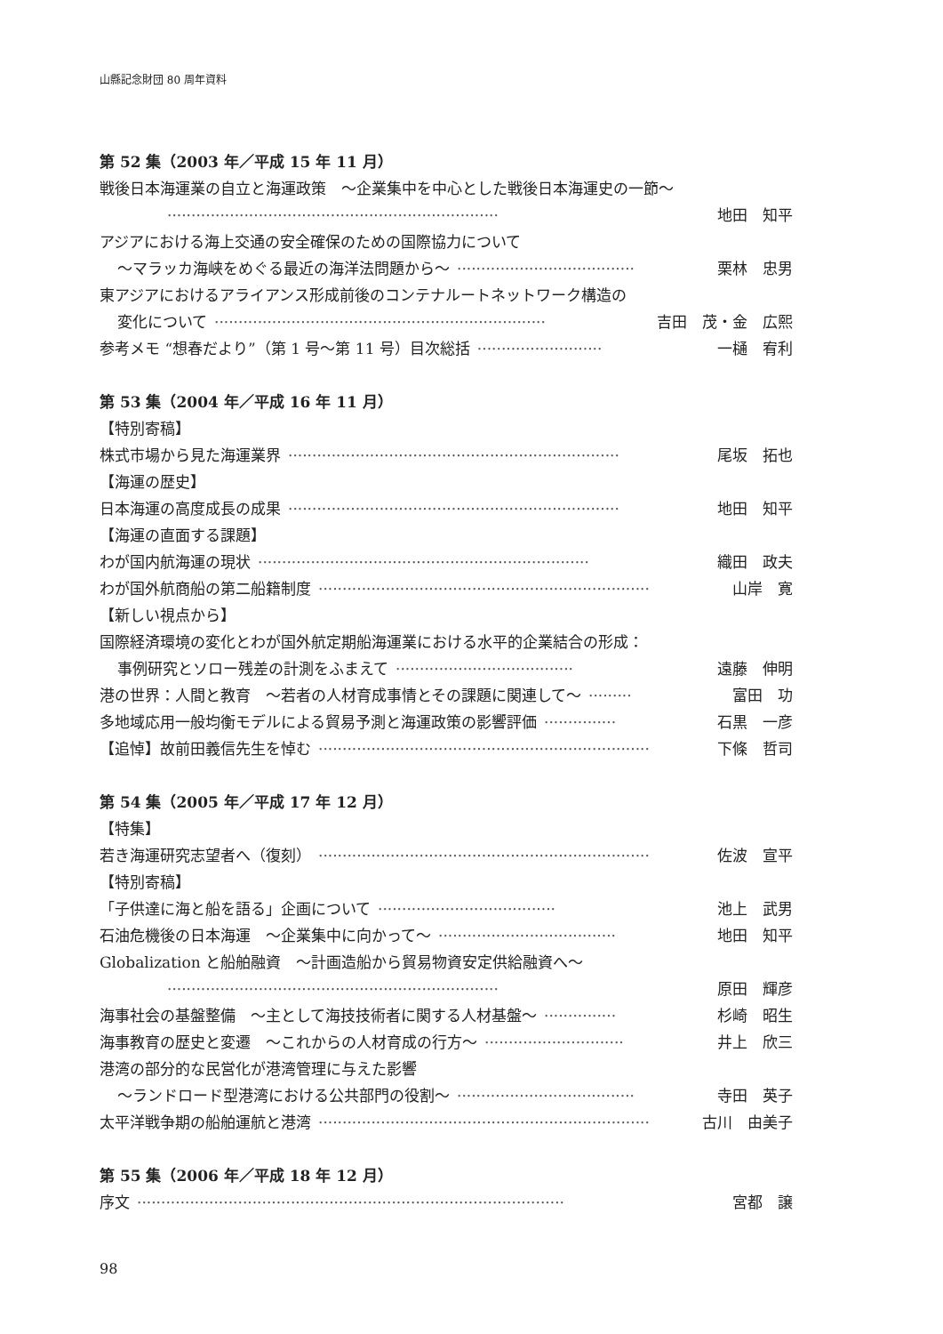山縣記念財団 80 周年資料
第 52 集（2003 年／平成 15 年 11 月）
戦後日本海運業の自立と海運政策　～企業集中を中心とした戦後日本海運史の一節～
····································································· 地田　知平
アジアにおける海上交通の安全確保のための国際協力について
～マラッカ海峡をめぐる最近の海洋法問題から～ ····································· 栗林　忠男
東アジアにおけるアライアンス形成前後のコンテナルートネットワーク構造の
変化について ····································································· 吉田　茂・金　広熙
参考メモ “想春だより”（第 1 号～第 11 号）目次総括 ·························· 一樋　宥利
第 53 集（2004 年／平成 16 年 11 月）
【特別寄稿】
株式市場から見た海運業界 ····································································· 尾坂　拓也
【海運の歴史】
日本海運の高度成長の成果 ····································································· 地田　知平
【海運の直面する課題】
わが国内航海運の現状 ····································································· 織田　政夫
わが国外航商船の第二船籍制度 ····································································· 山岸　寛
【新しい視点から】
国際経済環境の変化とわが国外航定期船海運業における水平的企業結合の形成：
事例研究とソロー残差の計測をふまえて ····································· 遠藤　伸明
港の世界：人間と教育　～若者の人材育成事情とその課題に関連して～ ········· 富田　功
多地域応用一般均衡モデルによる貿易予測と海運政策の影響評価 ··············· 石黒　一彦
【追悼】故前田義信先生を悼む ····································································· 下條　哲司
第 54 集（2005 年／平成 17 年 12 月）
【特集】
若き海運研究志望者へ（復刻） ····································································· 佐波　宣平
【特別寄稿】
「子供達に海と船を語る」企画について ····································· 池上　武男
石油危機後の日本海運　～企業集中に向かって～ ····································· 地田　知平
Globalization と船舶融資　～計画造船から貿易物資安定供給融資へ～
····································································· 原田　輝彦
海事社会の基盤整備　～主として海技技術者に関する人材基盤～ ··············· 杉崎　昭生
海事教育の歴史と変遷　～これからの人材育成の行方～ ····························· 井上　欣三
港湾の部分的な民営化が港湾管理に与えた影響
～ランドロード型港湾における公共部門の役割～ ····································· 寺田　英子
太平洋戦争期の船舶運航と港湾 ····································································· 古川　由美子
第 55 集（2006 年／平成 18 年 12 月）
序文 ························································································· 宮都　譲
98